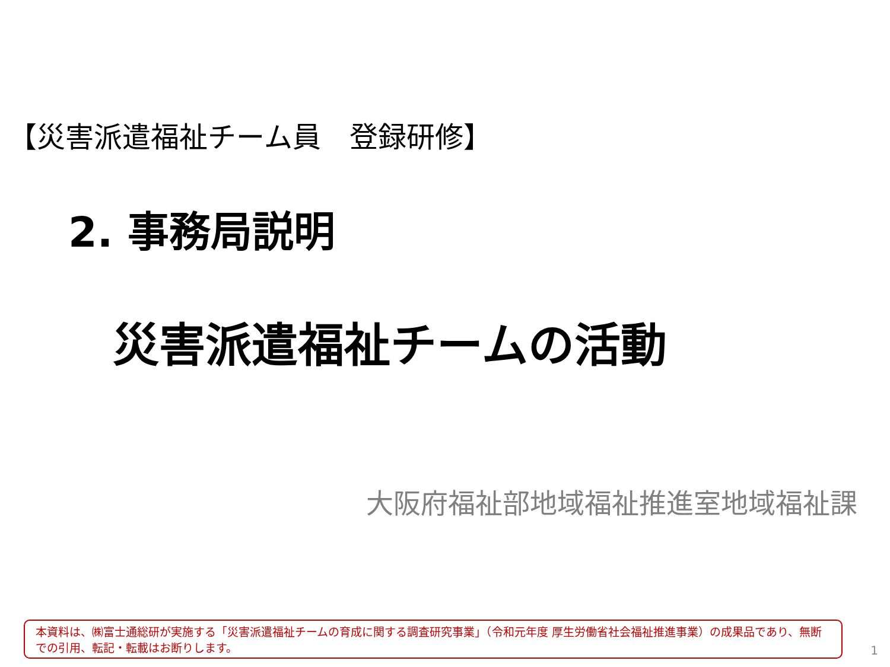【災害派遣福祉チーム員　登録研修】
2. 事務局説明
災害派遣福祉チームの活動
大阪府福祉部地域福祉推進室地域福祉課
本資料は、㈱富士通総研が実施する「災害派遣福祉チームの育成に関する調査研究事業」（令和元年度 厚生労働省社会福祉推進事業）の成果品であり、無断での引用、転記・転載はお断りします。
1